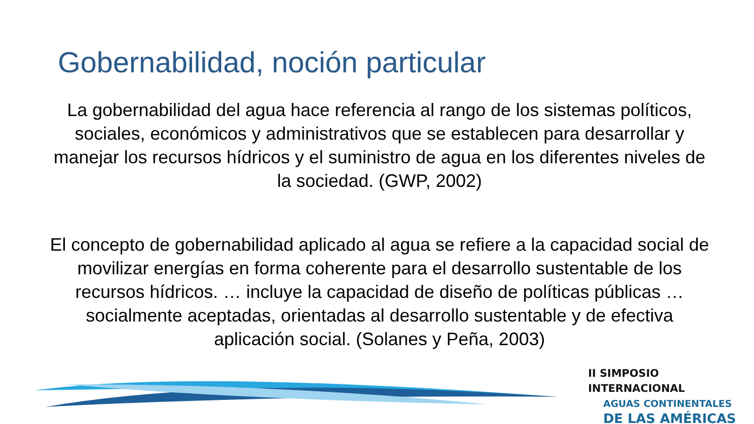Gobernabilidad, noción particular
La gobernabilidad del agua hace referencia al rango de los sistemas políticos, sociales, económicos y administrativos que se establecen para desarrollar y manejar los recursos hídricos y el suministro de agua en los diferentes niveles de la sociedad. (GWP, 2002)
El concepto de gobernabilidad aplicado al agua se refiere a la capacidad social de movilizar energías en forma coherente para el desarrollo sustentable de los recursos hídricos. … incluye la capacidad de diseño de políticas públicas … socialmente aceptadas, orientadas al desarrollo sustentable y de efectiva aplicación social. (Solanes y Peña, 2003)
II SIMPOSIO INTERNACIONAL
AGUAS CONTINENTALES
DE LAS AMÉRICAS